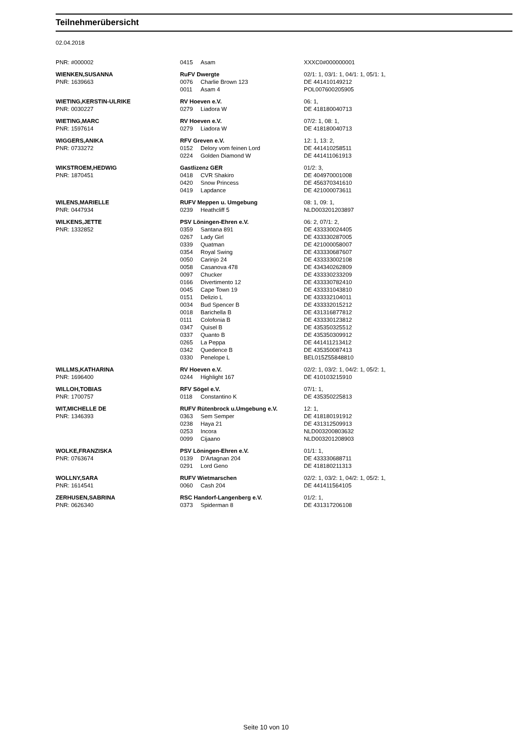Teilnehmerübersicht
02.04.2018
| PNR: #000002 | 0415 | Asam | XXXC0#000000001 |
| WIENKEN,SUSANNA | RuFV Dwergte | | 02/1: 1, 03/1: 1, 04/1: 1, 05/1: 1, |
| PNR: 1639663 | 0076 | Charlie Brown 123 | DE 441410149212 |
| | 0011 | Asam 4 | POL007600205905 |
| WIETING,KERSTIN-ULRIKE | RV Hoeven e.V. | | 06: 1, |
| PNR: 0030227 | 0279 | Liadora W | DE 418180040713 |
| WIETING,MARC | RV Hoeven e.V. | | 07/2: 1, 08: 1, |
| PNR: 1597614 | 0279 | Liadora W | DE 418180040713 |
| WIGGERS,ANIKA | RFV Greven e.V. | | 12: 1, 13: 2, |
| PNR: 0733272 | 0152 | Delory vom feinen Lord | DE 441410258511 |
| | 0224 | Golden Diamond W | DE 441411061913 |
| WIKSTROEM,HEDWIG | Gastlizenz GER | | 01/2: 3, |
| PNR: 1870451 | 0418 | CVR Shakiro | DE 404970001008 |
| | 0420 | Snow Princess | DE 456370341610 |
| | 0419 | Lapdance | DE 421000073611 |
| WILENS,MARIELLE | RUFV Meppen u. Umgebung | | 08: 1, 09: 1, |
| PNR: 0447934 | 0239 | Heathcliff 5 | NLD003201203897 |
| WILKENS,JETTE | PSV Löningen-Ehren e.V. | | 06: 2, 07/1: 2, |
| PNR: 1332852 | 0359 | Santana 891 | DE 433330024405 |
| | 0267 | Lady Girl | DE 433330287005 |
| | 0339 | Quatman | DE 421000058007 |
| | 0354 | Royal Swing | DE 433330687607 |
| | 0050 | Carinjo 24 | DE 433333002108 |
| | 0058 | Casanova 478 | DE 434340262809 |
| | 0097 | Chucker | DE 433330233209 |
| | 0166 | Divertimento 12 | DE 433330782410 |
| | 0045 | Cape Town 19 | DE 433331043810 |
| | 0151 | Delizio L | DE 433332104011 |
| | 0034 | Bud Spencer B | DE 433332015212 |
| | 0018 | Barichella B | DE 431316877812 |
| | 0111 | Colofonia B | DE 433330123812 |
| | 0347 | Quisel B | DE 435350325512 |
| | 0337 | Quanto B | DE 435350309912 |
| | 0265 | La Peppa | DE 441411213412 |
| | 0342 | Quedence B | DE 435350087413 |
| | 0330 | Penelope L | BEL015Z55848810 |
| WILLMS,KATHARINA | RV Hoeven e.V. | | 02/2: 1, 03/2: 1, 04/2: 1, 05/2: 1, |
| PNR: 1696400 | 0244 | Highlight 167 | DE 410103215910 |
| WILLOH,TOBIAS | RFV Sögel e.V. | | 07/1: 1, |
| PNR: 1700757 | 0118 | Constantino K | DE 435350225813 |
| WIT,MICHELLE DE | RUFV Rütenbrock u.Umgebung e.V. | | 12: 1, |
| PNR: 1346393 | 0363 | Sem Semper | DE 418180191912 |
| | 0238 | Haya 21 | DE 431312509913 |
| | 0253 | Incora | NLD003200803632 |
| | 0099 | Cijaano | NLD003201208903 |
| WOLKE,FRANZISKA | PSV Löningen-Ehren e.V. | | 01/1: 1, |
| PNR: 0763674 | 0139 | D'Artagnan 204 | DE 433330688711 |
| | 0291 | Lord Geno | DE 418180211313 |
| WOLLNY,SARA | RUFV Wietmarschen | | 02/2: 1, 03/2: 1, 04/2: 1, 05/2: 1, |
| PNR: 1614541 | 0060 | Cash 204 | DE 441411564105 |
| ZERHUSEN,SABRINA | RSC Handorf-Langenberg e.V. | | 01/2: 1, |
| PNR: 0626340 | 0373 | Spiderman 8 | DE 431317206108 |
Seite 10 von 10